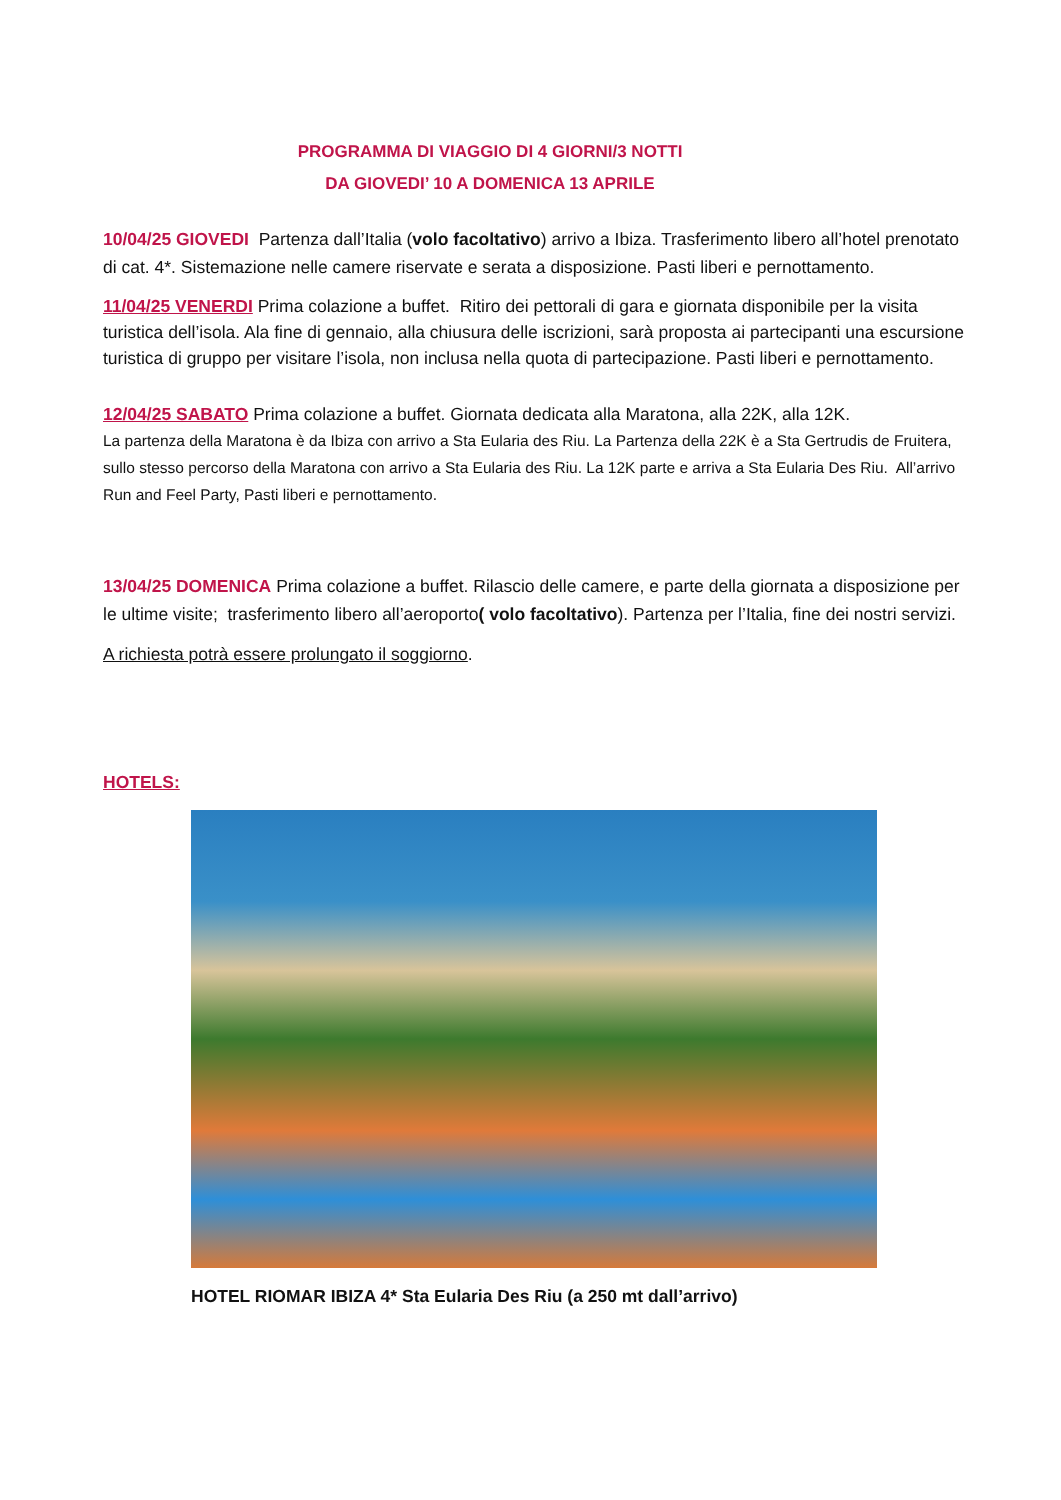PROGRAMMA DI VIAGGIO DI 4 GIORNI/3 NOTTI
DA GIOVEDI’ 10 A DOMENICA 13 APRILE
10/04/25 GIOVEDI Partenza dall’Italia (volo facoltativo) arrivo a Ibiza. Trasferimento libero all’hotel prenotato di cat. 4*. Sistemazione nelle camere riservate e serata a disposizione. Pasti liberi e pernottamento.
11/04/25 VENERDI Prima colazione a buffet. Ritiro dei pettorali di gara e giornata disponibile per la visita turistica dell’isola. Ala fine di gennaio, alla chiusura delle iscrizioni, sarà proposta ai partecipanti una escursione turistica di gruppo per visitare l’isola, non inclusa nella quota di partecipazione. Pasti liberi e pernottamento.
12/04/25 SABATO Prima colazione a buffet. Giornata dedicata alla Maratona, alla 22K, alla 12K.
La partenza della Maratona è da Ibiza con arrivo a Sta Eularia des Riu. La Partenza della 22K è a Sta Gertrudis de Fruitera, sullo stesso percorso della Maratona con arrivo a Sta Eularia des Riu. La 12K parte e arriva a Sta Eularia Des Riu. All’arrivo Run and Feel Party, Pasti liberi e pernottamento.
13/04/25 DOMENICA Prima colazione a buffet. Rilascio delle camere, e parte della giornata a disposizione per le ultime visite; trasferimento libero all’aeroporto( volo facoltativo). Partenza per l’Italia, fine dei nostri servizi.
A richiesta potrà essere prolungato il soggiorno.
HOTELS:
HOTEL RIOMAR IBIZA 4* Sta Eularia Des Riu (a 250 mt dall’arrivo)